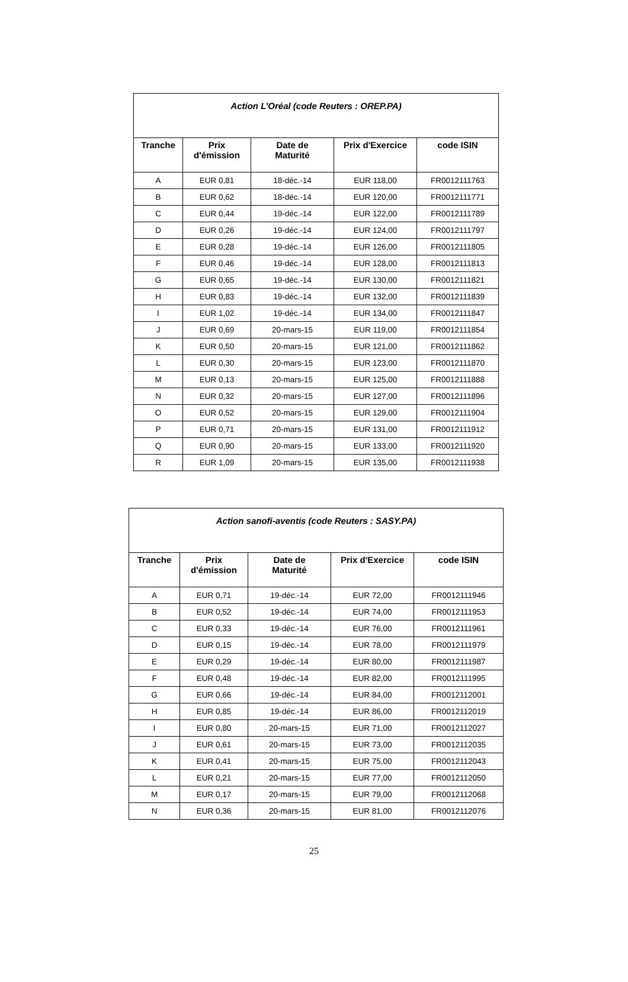| Action L’Oréal (code Reuters : OREP.PA) | | | | |
| Tranche | Prix d'émission | Date de Maturité | Prix d'Exercice | code ISIN |
| A | EUR 0,81 | 18-déc.-14 | EUR 118,00 | FR0012111763 |
| B | EUR 0,62 | 18-déc.-14 | EUR 120,00 | FR0012111771 |
| C | EUR 0,44 | 19-déc.-14 | EUR 122,00 | FR0012111789 |
| D | EUR 0,26 | 19-déc.-14 | EUR 124,00 | FR0012111797 |
| E | EUR 0,28 | 19-déc.-14 | EUR 126,00 | FR0012111805 |
| F | EUR 0,46 | 19-déc.-14 | EUR 128,00 | FR0012111813 |
| G | EUR 0,65 | 19-déc.-14 | EUR 130,00 | FR0012111821 |
| H | EUR 0,83 | 19-déc.-14 | EUR 132,00 | FR0012111839 |
| I | EUR 1,02 | 19-déc.-14 | EUR 134,00 | FR0012111847 |
| J | EUR 0,69 | 20-mars-15 | EUR 119,00 | FR0012111854 |
| K | EUR 0,50 | 20-mars-15 | EUR 121,00 | FR0012111862 |
| L | EUR 0,30 | 20-mars-15 | EUR 123,00 | FR0012111870 |
| M | EUR 0,13 | 20-mars-15 | EUR 125,00 | FR0012111888 |
| N | EUR 0,32 | 20-mars-15 | EUR 127,00 | FR0012111896 |
| O | EUR 0,52 | 20-mars-15 | EUR 129,00 | FR0012111904 |
| P | EUR 0,71 | 20-mars-15 | EUR 131,00 | FR0012111912 |
| Q | EUR 0,90 | 20-mars-15 | EUR 133,00 | FR0012111920 |
| R | EUR 1,09 | 20-mars-15 | EUR 135,00 | FR0012111938 |
| Action sanofi-aventis (code Reuters : SASY.PA) | | | | |
| Tranche | Prix d'émission | Date de Maturité | Prix d'Exercice | code ISIN |
| A | EUR 0,71 | 19-déc.-14 | EUR 72,00 | FR0012111946 |
| B | EUR 0,52 | 19-déc.-14 | EUR 74,00 | FR0012111953 |
| C | EUR 0,33 | 19-déc.-14 | EUR 76,00 | FR0012111961 |
| D | EUR 0,15 | 19-déc.-14 | EUR 78,00 | FR0012111979 |
| E | EUR 0,29 | 19-déc.-14 | EUR 80,00 | FR0012111987 |
| F | EUR 0,48 | 19-déc.-14 | EUR 82,00 | FR0012111995 |
| G | EUR 0,66 | 19-déc.-14 | EUR 84,00 | FR0012112001 |
| H | EUR 0,85 | 19-déc.-14 | EUR 86,00 | FR0012112019 |
| I | EUR 0,80 | 20-mars-15 | EUR 71,00 | FR0012112027 |
| J | EUR 0,61 | 20-mars-15 | EUR 73,00 | FR0012112035 |
| K | EUR 0,41 | 20-mars-15 | EUR 75,00 | FR0012112043 |
| L | EUR 0,21 | 20-mars-15 | EUR 77,00 | FR0012112050 |
| M | EUR 0,17 | 20-mars-15 | EUR 79,00 | FR0012112068 |
| N | EUR 0,36 | 20-mars-15 | EUR 81,00 | FR0012112076 |
25